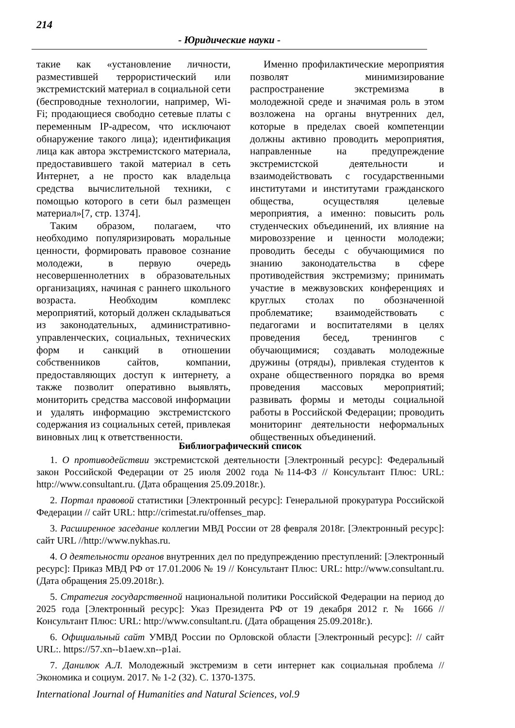214
- Юридические науки -
такие как «установление личности, разместившей террористический или экстремистский материал в социальной сети (беспроводные технологии, например, Wi-Fi; продающиеся свободно сетевые платы с переменным IP-адресом, что исключают обнаружение такого лица); идентификация лица как автора экстремистского материала, предоставившего такой материал в сеть Интернет, а не просто как владельца средства вычислительной техники, с помощью которого в сети был размещен материал»[7, стр. 1374].
Таким образом, полагаем, что необходимо популяризировать моральные ценности, формировать правовое сознание молодежи, в первую очередь несовершеннолетних в образовательных организациях, начиная с раннего школьного возраста. Необходим комплекс мероприятий, который должен складываться из законодательных, административно-управленческих, социальных, технических форм и санкций в отношении собственников сайтов, компании, предоставляющих доступ к интернету, а также позволит оперативно выявлять, мониторить средства массовой информации и удалять информацию экстремистского содержания из социальных сетей, привлекая виновных лиц к ответственности.
Именно профилактические мероприятия позволят минимизирование распространение экстремизма в молодежной среде и значимая роль в этом возложена на органы внутренних дел, которые в пределах своей компетенции должны активно проводить мероприятия, направленные на предупреждение экстремистской деятельности и взаимодействовать с государственными институтами и институтами гражданского общества, осуществляя целевые мероприятия, а именно: повысить роль студенческих объединений, их влияние на мировоззрение и ценности молодежи; проводить беседы с обучающимися по знанию законодательства в сфере противодействия экстремизму; принимать участие в межвузовских конференциях и круглых столах по обозначенной проблематике; взаимодействовать с педагогами и воспитателями в целях проведения бесед, тренингов с обучающимися; создавать молодежные дружины (отряды), привлекая студентов к охране общественного порядка во время проведения массовых мероприятий; развивать формы и методы социальной работы в Российской Федерации; проводить мониторинг деятельности неформальных общественных объединений.
Библиографический список
1. О противодействии экстремистской деятельности [Электронный ресурс]: Федеральный закон Российской Федерации от 25 июля 2002 года №114-ФЗ // Консультант Плюс: URL: http://www.consultant.ru. (Дата обращения 25.09.2018г.).
2. Портал правовой статистики [Электронный ресурс]: Генеральной прокуратура Российской Федерации // сайт URL: http://crimestat.ru/offenses_map.
3. Расширенное заседание коллегии МВД России от 28 февраля 2018г. [Электронный ресурс]: сайт URL //http://www.nykhas.ru.
4. О деятельности органов внутренних дел по предупреждению преступлений: [Электронный ресурс]: Приказ МВД РФ от 17.01.2006 № 19 // Консультант Плюс: URL: http://www.consultant.ru. (Дата обращения 25.09.2018г.).
5. Стратегия государственной национальной политики Российской Федерации на период до 2025 года [Электронный ресурс]: Указ Президента РФ от 19 декабря 2012 г. № 1666 // Консультант Плюс: URL: http://www.consultant.ru. (Дата обращения 25.09.2018г.).
6. Официальный сайт УМВД России по Орловской области [Электронный ресурс]: // сайт URL:. https://57.xn--b1aew.xn--p1ai.
7. Данилюк А.Л. Молодежный экстремизм в сети интернет как социальная проблема // Экономика и социум. 2017. № 1-2 (32). С. 1370-1375.
International Journal of Humanities and Natural Sciences, vol.9